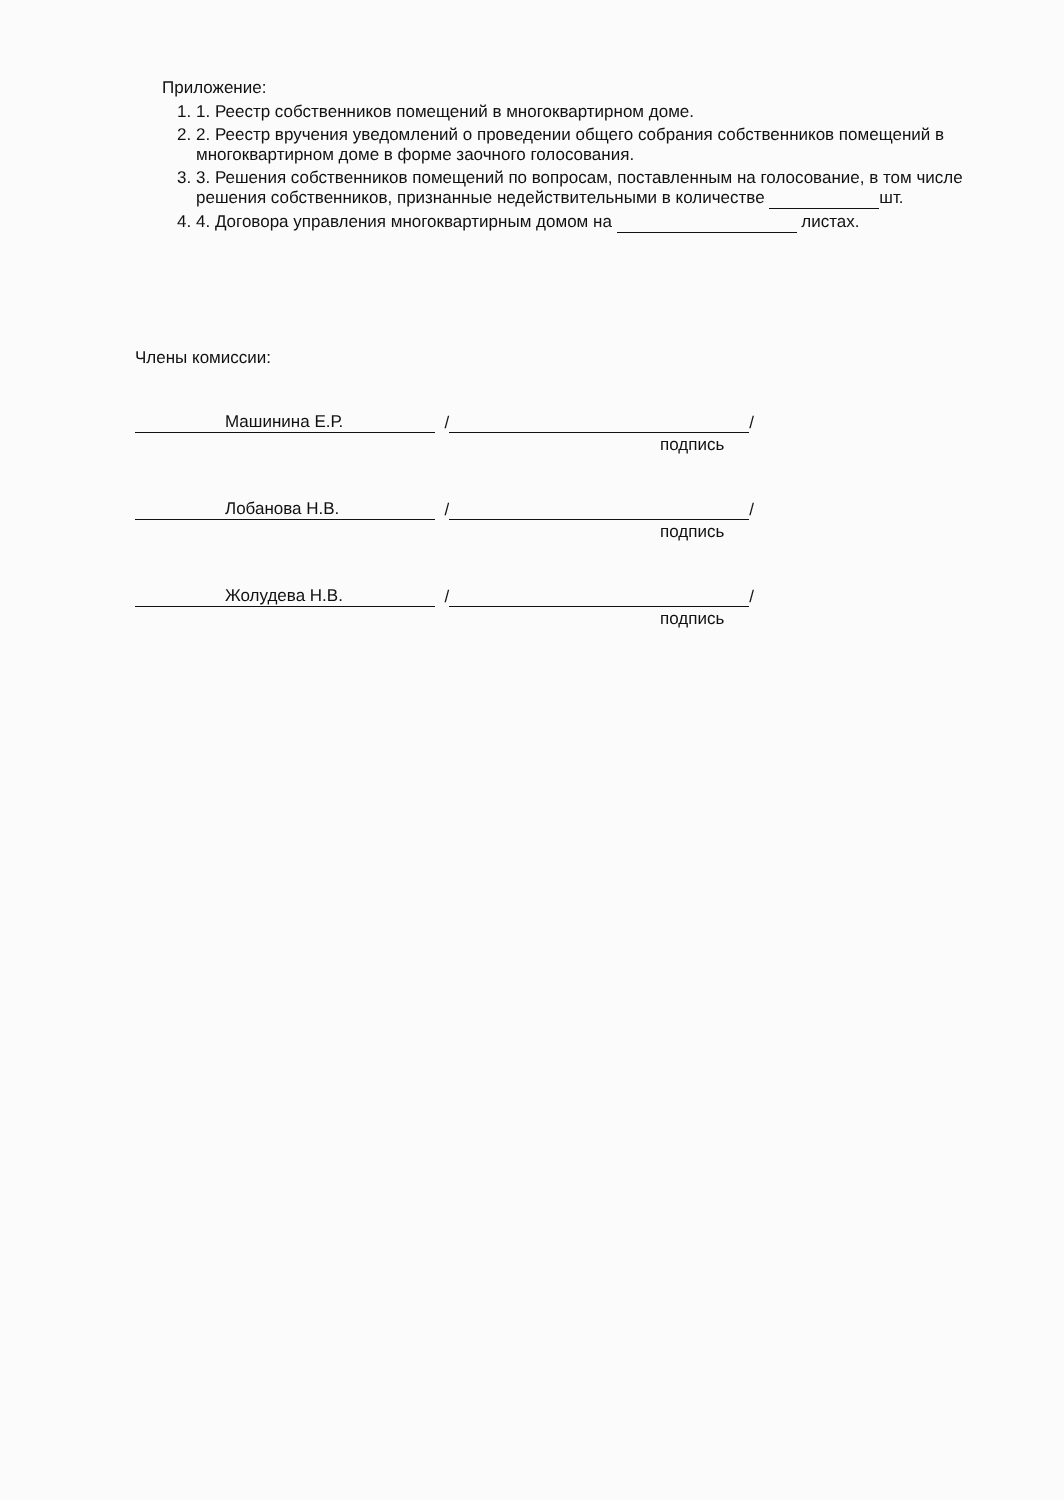Приложение:
1. 1. Реестр собственников помещений в многоквартирном доме.
2. 2. Реестр вручения уведомлений о проведении общего собрания собственников помещений в многоквартирном доме в форме заочного голосования.
3. 3. Решения собственников помещений по вопросам, поставленным на голосование, в том числе решения собственников, признанные недействительными в количестве шт.
4. 4. Договора управления многоквартирным домом на листах.
Члены комиссии:
Машинина Е.Р. / /
подпись
Лобанова Н.В. / /
подпись
Жолудева Н.В. / /
подпись